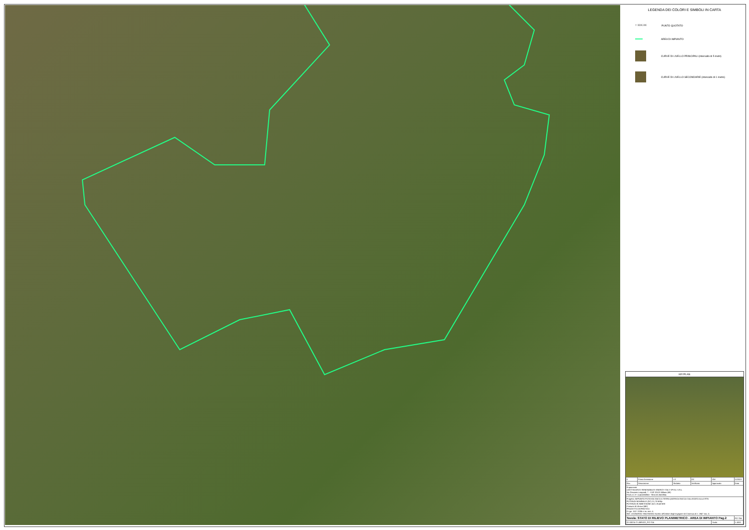LEGENDA DEI COLORI E SIMBOLI IN CARTA
⌖ XXX.XX PUNTO QUOTATO
AREA DI IMPIANTO
CURVE DI LIVELLO PRINCIPALI (intervallo di 5 metri)
CURVE DI LIVELLO SECONDARIE (intervallo di 1 metro)
KEYPLAN
| 0 | Prima Emissione | LS | GC | GM | 11/2022 |
| Rev. | Descrizione | Redatto | Verificato | Approvato | Data |
| Proponente: LIGHTSOURCE RENEWABLES ENERGY ITALY SPV11 S.R.L Via Giacomo Leopardi, 7 - CAP 20123 Milano (MI) P.IVA e C.F. 11415380960 - REA MI 2600904 | | | | | |
| Progetto: IMPIANTO FOTOVOLTAICO A TERRA (AGRIVOLTAICO) COLLEGATO ALLA RTN POTENZA NOMINALE (DC) 21,75 MWp POTENZA IN IMMISSIONE (AC) 19,40 MW Comune di Librizzi (ME) PROGETTO DEFINITIVO D.Lgs. 152 / 2006 e ss. mm. ii. ING. LEONARDO SBLENDIDO Iscritto all'Ordine degli Ingegneri di Cosenza al n. 1947 sez. A | | | | | |
| Tavola: STATO DI RILIEVO PLANIMETRICO - AREA DI IMPIANTO Pag.2 | | | | | PG-T04 |
| 22-00074-IT-LIBRIZZI_PG-T04 | | | | Scala | 1:1000 |